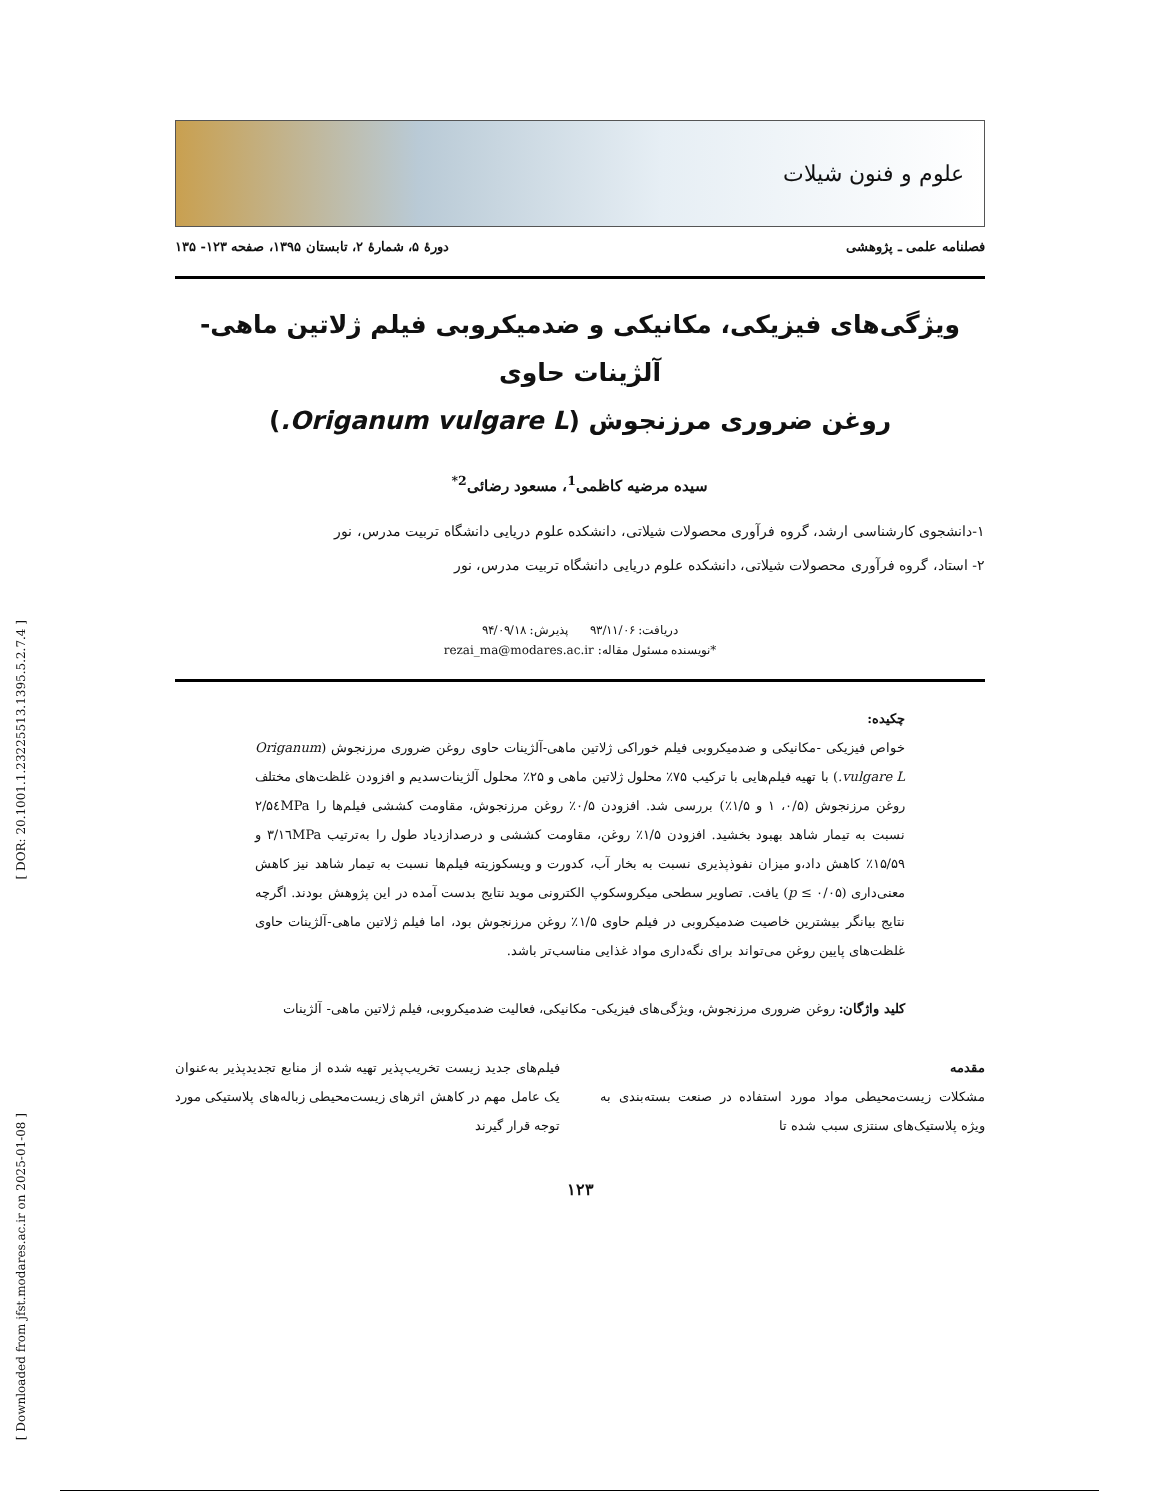[ DOR: 20.1001.1.23225513.1395.5.2.7.4 ]
[ Downloaded from jfst.modares.ac.ir on 2025-01-08 ]
علوم و فنون شیلات
فصلنامه علمی ـ پژوهشی دورهٔ ۵، شمارهٔ ۲، تابستان ۱۳۹۵، صفحه ۱۲۳- ۱۳۵
ویژگی‌های فیزیکی، مکانیکی و ضدمیکروبی فیلم ژلاتین ماهی- آلژینات حاوی
روغن ضروری مرزنجوش (Origanum vulgare L.)
سیده مرضیه کاظمی<sup>1</sup>، مسعود رضائی<sup>2*</sup>
۱-دانشجوی کارشناسی ارشد، گروه فرآوری محصولات شیلاتی، دانشکده علوم دریایی دانشگاه تربیت مدرس، نور
۲- استاد، گروه فرآوری محصولات شیلاتی، دانشکده علوم دریایی دانشگاه تربیت مدرس، نور
دریافت: ۹۳/۱۱/۰۶ پذیرش: ۹۴/۰۹/۱۸
*نویسنده مسئول مقاله: rezai_ma@modares.ac.ir
چکیده:
خواص فیزیکی -مکانیکی و ضدمیکروبی فیلم خوراکی ژلاتین ماهی-آلژینات حاوی روغن ضروری مرزنجوش (Origanum vulgare L.) با تهیه فیلم‌هایی با ترکیب ۷۵٪ محلول ژلاتین ماهی و ۲۵٪ محلول آلژینات‌سدیم و افزودن غلظت‌های مختلف روغن مرزنجوش (۰/۵، ۱ و ۱/۵٪) بررسی شد. افزودن ۰/۵٪ روغن مرزنجوش، مقاومت کششی فیلم‌ها را ۲/۵٤MPa نسبت به تیمار شاهد بهبود بخشید. افزودن ۱/۵٪ روغن، مقاومت کششی و درصدازدیاد طول را به‌ترتیب ۳/۱٦MPa و ۱۵/۵۹٪ کاهش داد،و میزان نفوذپذیری نسبت به بخار آب، کدورت و ویسکوزیته فیلم‌ها نسبت به تیمار شاهد نیز کاهش معنی‌داری (p ≤ ۰/۰۵) یافت. تصاویر سطحی میکروسکوپ الکترونی موید نتایج بدست آمده در این پژوهش بودند. اگرچه نتایج بیانگر بیشترین خاصیت ضدمیکروبی در فیلم حاوی ۱/۵٪ روغن مرزنجوش بود، اما فیلم ژلاتین ماهی-آلژینات حاوی غلظت‌های پایین روغن می‌تواند برای نگه‌داری مواد غذایی مناسب‌تر باشد.
کلید واژگان: روغن ضروری مرزنجوش، ویژگی‌های فیزیکی- مکانیکی، فعالیت ضدمیکروبی، فیلم ژلاتین ماهی- آلژینات
مقدمه
مشکلات زیست‌محیطی مواد مورد استفاده در صنعت بسته‌بندی به ویژه پلاستیک‌های سنتزی سبب شده تا
فیلم‌های جدید زیست تخریب‌پذیر تهیه شده از منابع تجدیدپذیر به‌عنوان یک عامل مهم در کاهش اثرهای زیست‌محیطی زباله‌های پلاستیکی مورد توجه قرار گیرند
۱۲۳